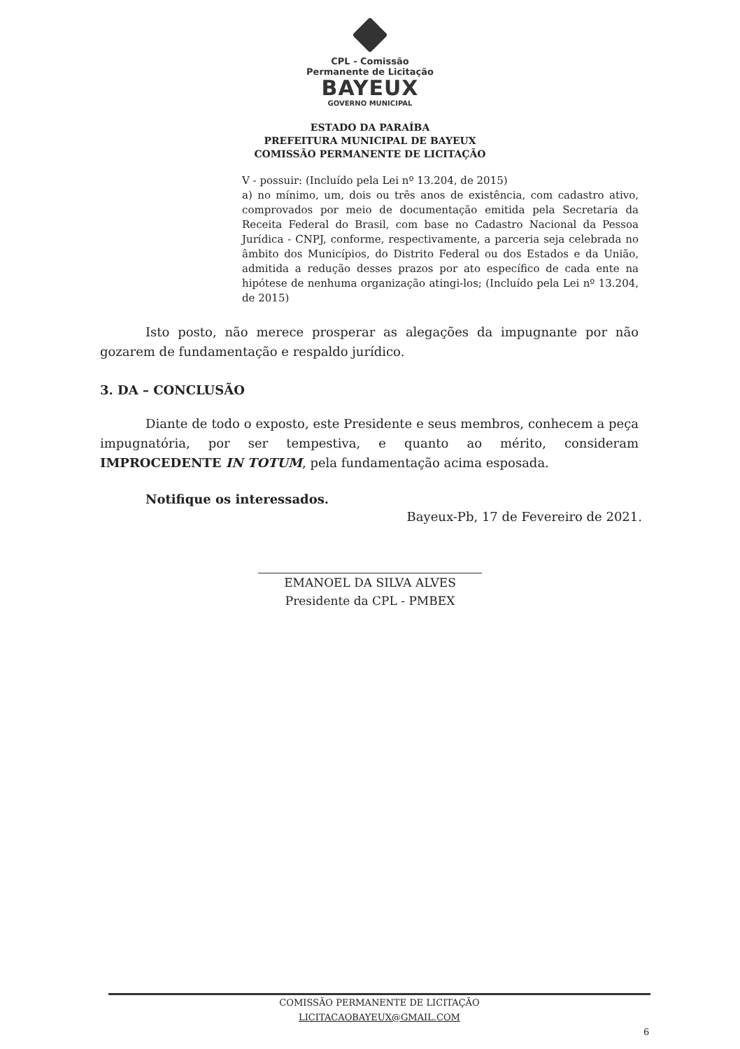CPL - Comissão
Permanente de Licitação
BAYEUX
GOVERNO MUNICIPAL
ESTADO DA PARAÍBA
PREFEITURA MUNICIPAL DE BAYEUX
COMISSÃO PERMANENTE DE LICITAÇÃO
V - possuir: (Incluído pela Lei nº 13.204, de 2015)
a) no mínimo, um, dois ou três anos de existência, com cadastro ativo, comprovados por meio de documentação emitida pela Secretaria da Receita Federal do Brasil, com base no Cadastro Nacional da Pessoa Jurídica - CNPJ, conforme, respectivamente, a parceria seja celebrada no âmbito dos Municípios, do Distrito Federal ou dos Estados e da União, admitida a redução desses prazos por ato específico de cada ente na hipótese de nenhuma organização atingi-los; (Incluído pela Lei nº 13.204, de 2015)
Isto posto, não merece prosperar as alegações da impugnante por não gozarem de fundamentação e respaldo jurídico.
3. DA – CONCLUSÃO
Diante de todo o exposto, este Presidente e seus membros, conhecem a peça impugnatória, por ser tempestiva, e quanto ao mérito, consideram IMPROCEDENTE IN TOTUM, pela fundamentação acima esposada.
Notifique os interessados.
Bayeux-Pb, 17 de Fevereiro de 2021.
EMANOEL DA SILVA ALVES
Presidente da CPL - PMBEX
COMISSÃO PERMANENTE DE LICITAÇÃO
LICITACAOBAYEUX@GMAIL.COM
6